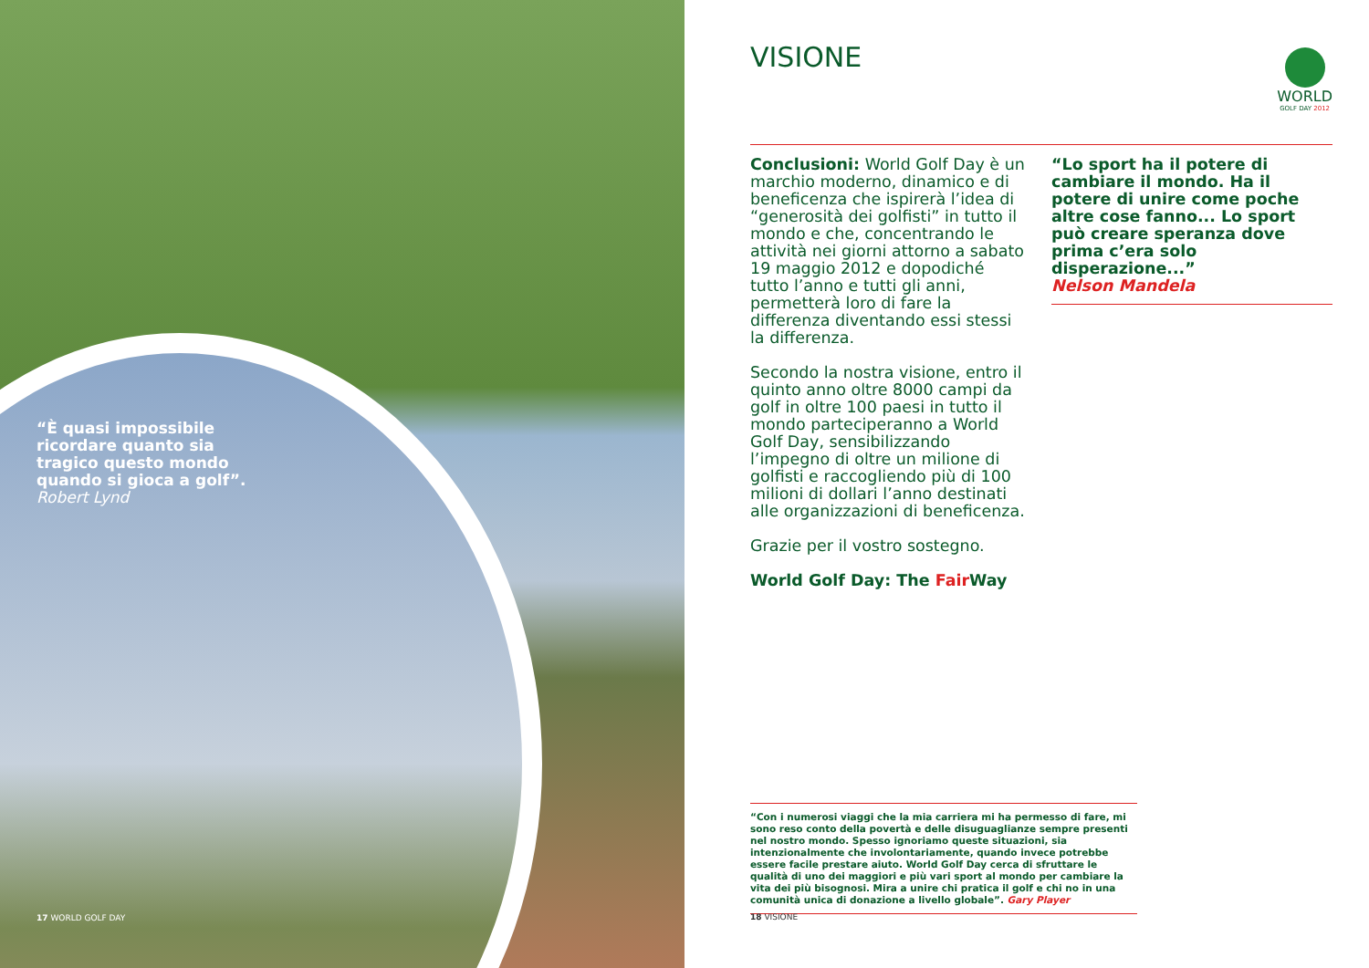“È quasi impossibile
ricordare quanto sia
tragico questo mondo
quando si gioca a golf”.
Robert Lynd
17 WORLD GOLF DAY
VISIONE
WORLD
GOLF DAY 2012
Conclusioni: World Golf Day è un marchio moderno, dinamico e di beneficenza che ispirerà l’idea di “generosità dei golfisti” in tutto il mondo e che, concentrando le attività nei giorni attorno a sabato 19 maggio 2012 e dopodiché tutto l’anno e tutti gli anni, permetterà loro di fare la differenza diventando essi stessi la differenza.
Secondo la nostra visione, entro il quinto anno oltre 8000 campi da golf in oltre 100 paesi in tutto il mondo parteciperanno a World Golf Day, sensibilizzando l’impegno di oltre un milione di golfisti e raccogliendo più di 100 milioni di dollari l’anno destinati alle organizzazioni di beneficenza.
Grazie per il vostro sostegno.
World Golf Day: The Fair Way
“Lo sport ha il potere di cambiare il mondo. Ha il potere di unire come poche altre cose fanno... Lo sport può creare speranza dove prima c’era solo disperazione...”
Nelson Mandela
“Con i numerosi viaggi che la mia carriera mi ha permesso di fare, mi sono reso conto della povertà e delle disuguaglianze sempre presenti nel nostro mondo. Spesso ignoriamo queste situazioni, sia intenzionalmente che involontariamente, quando invece potrebbe essere facile prestare aiuto. World Golf Day cerca di sfruttare le qualità di uno dei maggiori e più vari sport al mondo per cambiare la vita dei più bisognosi. Mira a unire chi pratica il golf e chi no in una comunità unica di donazione a livello globale”. Gary Player
18 VISIONE